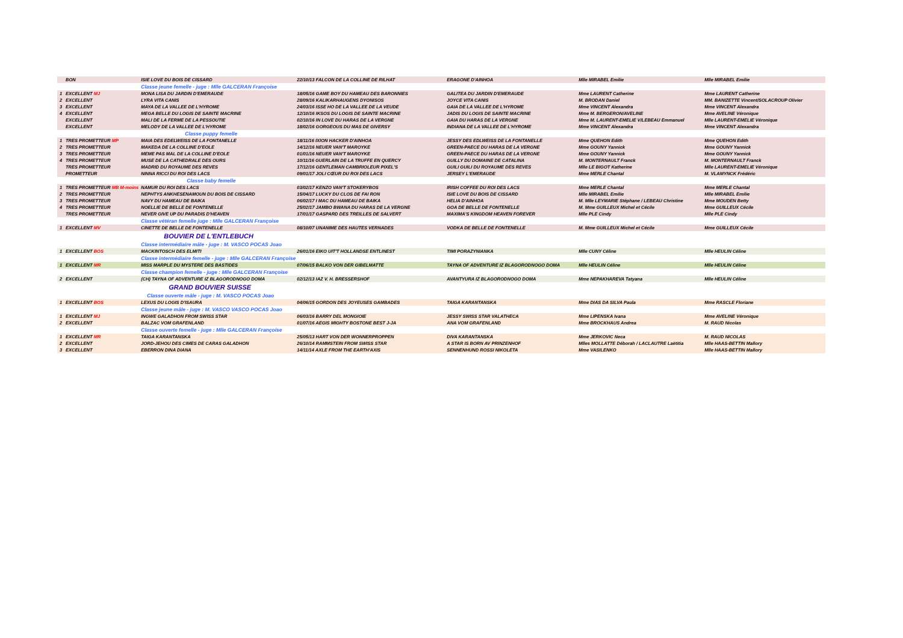| | BON | ISIE LOVE DU BOIS DE CISSARD | 22/10/13 FALCON DE LA COLLINE DE RILHAT | ERAGONE D'AINHOA | Mlle MIRABEL Emilie | Mlle MIRABEL Emilie |
| | | Classe jeune femelle - juge : Mlle GALCERAN Françoise | | | | |
| 1 | EXCELLENT MJ | MONA LISA DU JARDIN D'EMERAUDE | 18/05/16 GAME BOY DU HAMEAU DES BARONNIES | GALITEA DU JARDIN D'EMERAUDE | Mme LAURENT Catherine | Mme LAURENT Catherine |
| 2 | EXCELLENT | LYRA VITA CANIS | 28/09/16 KALIKARHAUGENS DYONISOS | JOYCE VITA CANIS | M. BRODAN Daniel | MM. BANIZETTE Vincent/SOLACROUP Olivier |
| 3 | EXCELLENT | MAYA DE LA VALLEE DE L'HYROME | 24/03/16 ISSE HO DE LA VALLEE DE LA VEUDE | GAIA DE LA VALLEE DE L'HYROME | Mme VINCENT Alexandra | Mme VINCENT Alexandra |
| 4 | EXCELLENT | MEGA BELLE DU LOGIS DE SAINTE MACRINE | 12/10/16 IKSOS DU LOGIS DE SAINTE MACRINE | JADIS DU LOGIS DE SAINTE MACRINE | Mme M. BERGERON/AVELINE | Mme AVELINE Véronique |
| | EXCELLENT | MALI DE LA FERME DE LA PESSOUTIE | 02/10/16 IN LOVE DU HARAS DE LA VERGNE | GAIA DU HARAS DE LA VERGNE | Mme M. LAURENT-EMELIE V/LEBEAU Emmanuel | Mlle LAURENT-EMELIE Véronique |
| | EXCELLENT | MELODY DE LA VALLEE DE L'HYROME | 18/02/16 GORGEOUS DU MAS DE GIVERSY | INDIANA DE LA VALLEE DE L'HYROME | Mme VINCENT Alexandra | Mme VINCENT Alexandra |
| | | Classe puppy femelle | | | | |
| 1 | TRES PROMETTEUR MP | MAIA DES EDELWEISS DE LA FONTANELLE | 18/11/16 IXION HACKER D'AINHOA | JESSY DES EDLWEISS DE LA FONTANELLE | Mme QUEHON Edith | Mme QUEHON Edith |
| 2 | TRES PROMETTEUR | MAKEDA DE LA COLLINE D'EOLE | 14/12/16 NEUER VAN'T MAROYKE | GREEN-PAECE DU HARAS DE LA VERGNE | Mme GOUNY Yannick | Mme GOUNY Yannick |
| 3 | TRES PROMETTEUR | MEME PAS MAL DE LA COLLINE D'EOLE | 01/01/16 NEUER VAN'T MAROYKE | GREEN-PAECE DU HARAS DE LA VERGNE | Mme GOUNY Yannick | Mme GOUNY Yannick |
| 4 | TRES PROMETTEUR | MUSE DE LA CATHEDRALE DES OURS | 10/11/16 GUERLAIN DE LA TRUFFE EN QUERCY | GUILLY DU DOMAINE DE CATALINA | M. MONTERNAULT Franck | M. MONTERNAULT Franck |
| | TRES PROMETTEUR | MADRID DU ROYAUME DES REVES | 17/12/16 GENTLEMAN CAMBRIOLEUR PIXEL'S | GUILI GUILI DU ROYAUME DES REVES | Mlle LE BIGOT Katherine | Mlle LAURENT-EMELIE Véronique |
| | PROMETTEUR | NINNA RICCI DU ROI DES LACS | 09/01/17 JOLI CŒUR DU ROI DES LACS | JERSEY L'EMERAUDE | Mme MERLE Chantal | M. VLAMYNCK Frédéric |
| | | Classe baby femelle | | | | |
| 1 | TRES PROMETTEUR MB M-moins | NAMUR DU ROI DES LACS | 03/02/17 KENZO VAN'T STOKERYBOS | IRISH COFFEE DU ROI DES LACS | Mme MERLE Chantal | Mme MERLE Chantal |
| 2 | TRES PROMETTEUR | NEPHTYS ANKHESENAMOUN DU BOIS DE CISSARD | 15/04/17 LUCKY DU CLOS DE FAI RON | ISIE LOVE DU BOIS DE CISSARD | Mlle MIRABEL Emilie | Mlle MIRABEL Emilie |
| 3 | TRES PROMETTEUR | NAVY DU HAMEAU DE BAIKA | 06/02/17 I MAC DU HAMEAU DE BAIKA | HELIA D'AINHOA | M. Mlle LEYMARIE Stéphane / LEBEAU Christine | Mme MOUDEN Betty |
| 4 | TRES PROMETTEUR | NOELLIE DE BELLE DE FONTENELLE | 25/02/17 JAMBO BWANA DU HARAS DE LA VERGNE | GOA DE BELLE DE FONTENELLE | M. Mme GUILLEUX Michel et Cécile | Mme GUILLEUX Cécile |
| | TRES PROMETTEUR | NEVER GIVE UP DU PARADIS D'HEAVEN | 17/01/17 GASPARD DES TREILLES DE SALVERT | MAXIMA'S KINGDOM HEAVEN FOREVER | Mlle PLE Cindy | Mlle PLE Cindy |
| | | Classe vétéran femelle juge : Mlle GALCERAN Françoise | | | | |
| 1 | EXCELLENT MV | CINETTE DE BELLE DE FONTENELLE | 08/10/07 UNANIME DES HAUTES VERNADES | VODKA DE BELLE DE FONTENELLE | M. Mme GUILLEUX Michel et Cécile | Mme GUILLEUX Cécile |
| | | BOUVIER DE L'ENTLEBUCH | | | | |
| | | Classe intermédiaire mâle - juge : M. VASCO POCAS Joao | | | | |
| 1 | EXCELLENT BOS | MACKINTOSCH DES ELMITI | 26/01/16 EIKO UIT'T HOLLANDSE ENTLINEST | TIMI PORAZYNIANKA | Mlle CUNY Céline | Mlle HEULIN Céline |
| | | Classe intermédiaire femelle - juge : Mlle GALCERAN Françoise | | | | |
| 1 | EXCELLENT MR | MISS MARPLE DU MYSTERE DES BASTIDES | 07/06/15 BALKO VON DER GIBELMATTE | TAYNA OF ADVENTURE IZ BLAGORODNOGO DOMA | Mlle HEULIN Céline | Mlle HEULIN Céline |
| | | Classe champion femelle - juge : Mlle GALCERAN Françoise | | | | |
| 2 | EXCELLENT | (CH) TAYNA OF ADVENTURE IZ BLAGORODNOGO DOMA | 02/12/13 IAZ V. H. BRESSERSHOF | AVANTYURA IZ BLAGORODNOGO DOMA | Mme NEPAKHAREVA Tatyana | Mlle HEULIN Céline |
| | | GRAND BOUVIER SUISSE | | | | |
| | | Classe ouverte mâle - juge : M. VASCO POCAS Joao | | | | |
| 1 | EXCELLENT BOS | LEXUS DU LOGIS D'ISAURA | 04/06/15 GORDON DES JOYEUSES GAMBADES | TAIGA KARANTANSKA | Mme DIAS DA SILVA Paula | Mme RASCLE Floriane |
| | | Classe jeune mâle - juge : M. VASCO VASCO POCAS Joao | | | | |
| 1 | EXCELLENT MJ | INGWE GALADHON FROM SWISS STAR | 06/03/16 BARRY DEL MONGIOIE | JESSY SWISS STAR VALATHECA | Mme LIPENSKA Ivana | Mme AVELINE Véronique |
| 2 | EXCELLENT | BALZAC VOM GRAFENLAND | 01/07/16 AEGIS MIGHTY BOSTONE BEST J-JA | ANA VOM GRAFENLAND | Mme BROCKHAUS Andrea | M. RAUD Nicolas |
| | | Classe ouverte femelle - juge : Mlle GALCERAN Françoise | | | | |
| 1 | EXCELLENT MR | TAIGA KARANTANSKA | 25/05/13 HART VON DER WONNERPROPPEN | DIVA KARANTANSKA | Mme JERKOVIC Neca | M. RAUD NICOLAS |
| 2 | EXCELLENT | JORD-JEHOU DES CIMES DE CARAS GALADHON | 26/10/14 RAMMSTEIN FROM SWISS STAR | A STAR IS BORN AV PRINZENHOF | Mlles MOLLATTE Déborah / LACLAUTRE Laëtitia | Mlle HAAS-BETTIN Mallory |
| 3 | EXCELLENT | EBERRON DINA DIANA | 14/11/14 AXLE FROM THE EARTH'AXIS | SENNENHUND ROSSI NIKOLETA | Mme VASILENKO | Mlle HAAS-BETTIN Mallory |